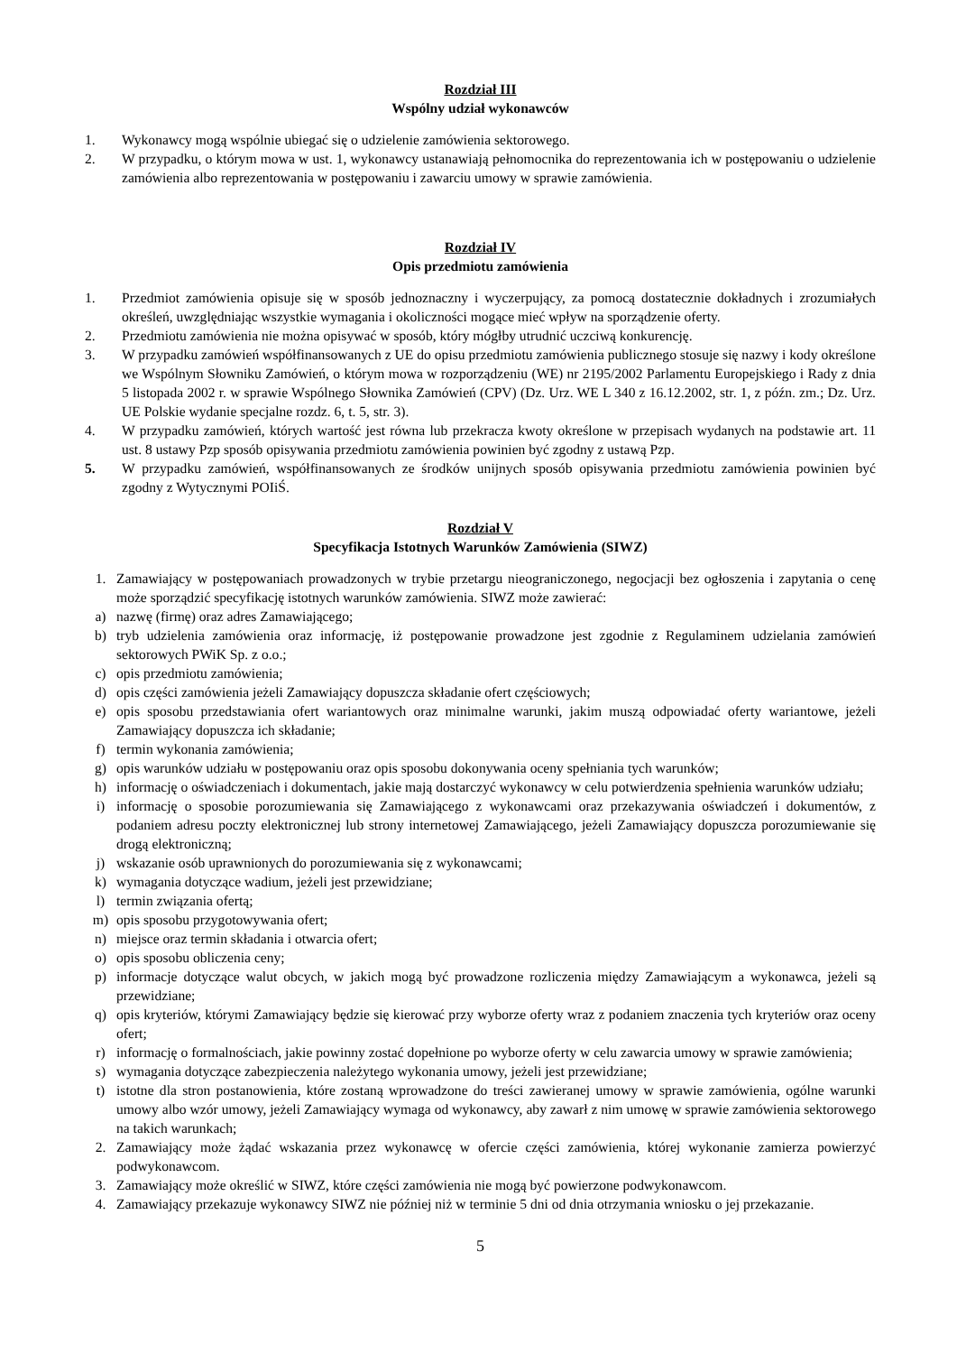Rozdział III
Wspólny udział wykonawców
1. Wykonawcy mogą wspólnie ubiegać się o udzielenie zamówienia sektorowego.
2. W przypadku, o którym mowa w ust. 1, wykonawcy ustanawiają pełnomocnika do reprezentowania ich w postępowaniu o udzielenie zamówienia albo reprezentowania w postępowaniu i zawarciu umowy w sprawie zamówienia.
Rozdział IV
Opis przedmiotu zamówienia
1. Przedmiot zamówienia opisuje się w sposób jednoznaczny i wyczerpujący, za pomocą dostatecznie dokładnych i zrozumiałych określeń, uwzględniając wszystkie wymagania i okoliczności mogące mieć wpływ na sporządzenie oferty.
2. Przedmiotu zamówienia nie można opisywać w sposób, który mógłby utrudnić uczciwą konkurencję.
3. W przypadku zamówień współfinansowanych z UE do opisu przedmiotu zamówienia publicznego stosuje się nazwy i kody określone we Wspólnym Słowniku Zamówień, o którym mowa w rozporządzeniu (WE) nr 2195/2002 Parlamentu Europejskiego i Rady z dnia 5 listopada 2002 r. w sprawie Wspólnego Słownika Zamówień (CPV) (Dz. Urz. WE L 340 z 16.12.2002, str. 1, z późn. zm.; Dz. Urz. UE Polskie wydanie specjalne rozdz. 6, t. 5, str. 3).
4. W przypadku zamówień, których wartość jest równa lub przekracza kwoty określone w przepisach wydanych na podstawie art. 11 ust. 8 ustawy Pzp sposób opisywania przedmiotu zamówienia powinien być zgodny z ustawą Pzp.
5. W przypadku zamówień, współfinansowanych ze środków unijnych sposób opisywania przedmiotu zamówienia powinien być zgodny z Wytycznymi POIiŚ.
Rozdział V
Specyfikacja Istotnych Warunków Zamówienia (SIWZ)
1. Zamawiający w postępowaniach prowadzonych w trybie przetargu nieograniczonego, negocjacji bez ogłoszenia i zapytania o cenę może sporządzić specyfikację istotnych warunków zamówienia. SIWZ może zawierać:
a) nazwę (firmę) oraz adres Zamawiającego;
b) tryb udzielenia zamówienia oraz informację, iż postępowanie prowadzone jest zgodnie z Regulaminem udzielania zamówień sektorowych PWiK Sp. z o.o.;
c) opis przedmiotu zamówienia;
d) opis części zamówienia jeżeli Zamawiający dopuszcza składanie ofert częściowych;
e) opis sposobu przedstawiania ofert wariantowych oraz minimalne warunki, jakim muszą odpowiadać oferty wariantowe, jeżeli Zamawiający dopuszcza ich składanie;
f) termin wykonania zamówienia;
g) opis warunków udziału w postępowaniu oraz opis sposobu dokonywania oceny spełniania tych warunków;
h) informację o oświadczeniach i dokumentach, jakie mają dostarczyć wykonawcy w celu potwierdzenia spełnienia warunków udziału;
i) informację o sposobie porozumiewania się Zamawiającego z wykonawcami oraz przekazywania oświadczeń i dokumentów, z podaniem adresu poczty elektronicznej lub strony internetowej Zamawiającego, jeżeli Zamawiający dopuszcza porozumiewanie się drogą elektroniczną;
j) wskazanie osób uprawnionych do porozumiewania się z wykonawcami;
k) wymagania dotyczące wadium, jeżeli jest przewidziane;
l) termin związania ofertą;
m) opis sposobu przygotowywania ofert;
n) miejsce oraz termin składania i otwarcia ofert;
o) opis sposobu obliczenia ceny;
p) informacje dotyczące walut obcych, w jakich mogą być prowadzone rozliczenia między Zamawiającym a wykonawca, jeżeli są przewidziane;
q) opis kryteriów, którymi Zamawiający będzie się kierować przy wyborze oferty wraz z podaniem znaczenia tych kryteriów oraz oceny ofert;
r) informację o formalnościach, jakie powinny zostać dopełnione po wyborze oferty w celu zawarcia umowy w sprawie zamówienia;
s) wymagania dotyczące zabezpieczenia należytego wykonania umowy, jeżeli jest przewidziane;
t) istotne dla stron postanowienia, które zostaną wprowadzone do treści zawieranej umowy w sprawie zamówienia, ogólne warunki umowy albo wzór umowy, jeżeli Zamawiający wymaga od wykonawcy, aby zawarł z nim umowę w sprawie zamówienia sektorowego na takich warunkach;
2. Zamawiający może żądać wskazania przez wykonawcę w ofercie części zamówienia, której wykonanie zamierza powierzyć podwykonawcom.
3. Zamawiający może określić w SIWZ, które części zamówienia nie mogą być powierzone podwykonawcom.
4. Zamawiający przekazuje wykonawcy SIWZ nie później niż w terminie 5 dni od dnia otrzymania wniosku o jej przekazanie.
5